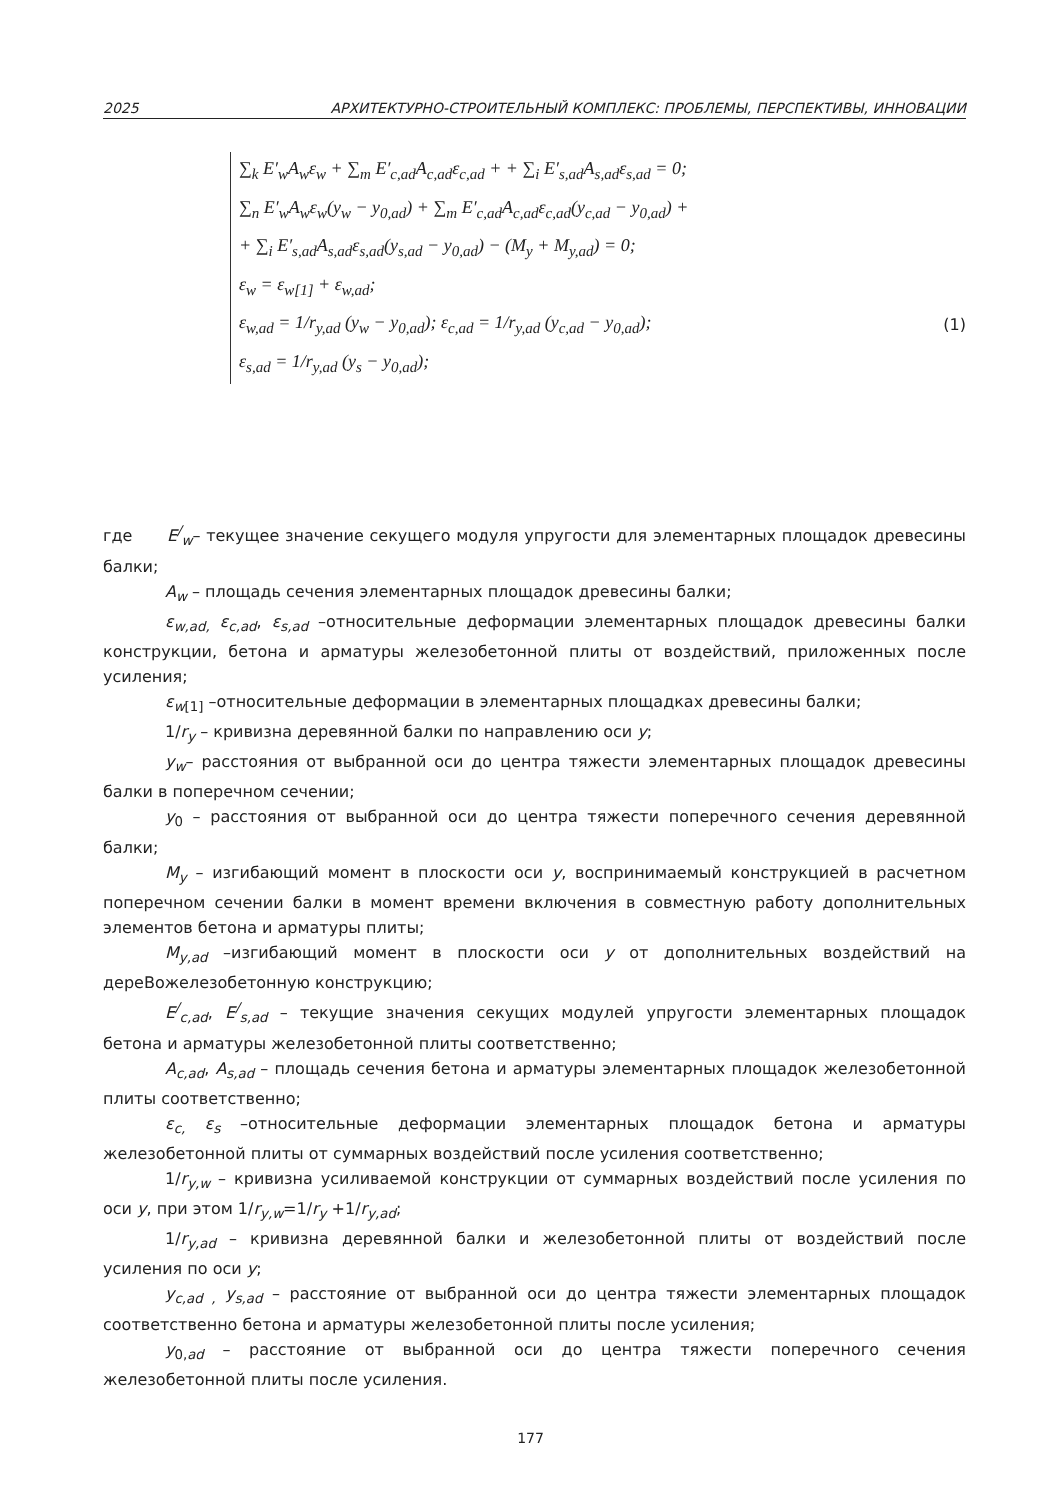2025 АРХИТЕКТУРНО-СТРОИТЕЛЬНЫЙ КОМПЛЕКС: ПРОБЛЕМЫ, ПЕРСПЕКТИВЫ, ИННОВАЦИИ
∑<sub>k</sub> E′<sub>w</sub>A<sub>w</sub>ε<sub>w</sub> + ∑<sub>m</sub> E′<sub>c,ad</sub>A<sub>c,ad</sub>ε<sub>c,ad</sub> + + ∑<sub>i</sub> E′<sub>s,ad</sub>A<sub>s,ad</sub>ε<sub>s,ad</sub> = 0;
∑<sub>n</sub> E′<sub>w</sub>A<sub>w</sub>ε<sub>w</sub>(y<sub>w</sub> − y<sub>0,ad</sub>) + ∑<sub>m</sub> E′<sub>c,ad</sub>A<sub>c,ad</sub>ε<sub>c,ad</sub>(y<sub>c,ad</sub> − y<sub>0,ad</sub>) +
+ ∑<sub>i</sub> E′<sub>s,ad</sub>A<sub>s,ad</sub>ε<sub>s,ad</sub>(y<sub>s,ad</sub> − y<sub>0,ad</sub>) − (M<sub>y</sub> + M<sub>y,ad</sub>) = 0;
ε<sub>w</sub> = ε<sub>w[1]</sub> + ε<sub>w,ad</sub>;
ε<sub>w,ad</sub> = 1/r<sub>y,ad</sub> (y<sub>w</sub> − y<sub>0,ad</sub>); ε<sub>c,ad</sub> = 1/r<sub>y,ad</sub> (y<sub>c,ad</sub> − y<sub>0,ad</sub>);
ε<sub>s,ad</sub> = 1/r<sub>y,ad</sub> (y<sub>s</sub> − y<sub>0,ad</sub>);
(1)
где E<sup>/</sup><sub>w</sub>– текущее значение секущего модуля упругости для элементарных площадок древесины балки;
A<sub>w</sub> – площадь сечения элементарных площадок древесины балки;
ε<sub>w,ad,</sub> ε<sub>c,ad</sub>, ε<sub>s,ad</sub> –относительные деформации элементарных площадок древесины балки конструкции, бетона и арматуры железобетонной плиты от воздействий, приложенных после усиления;
ε<sub>w</sub><sub>[1]</sub> –относительные деформации в элементарных площадках древесины балки;
1/r<sub>y</sub> – кривизна деревянной балки по направлению оси y;
y<sub>w</sub>– расстояния от выбранной оси до центра тяжести элементарных площадок древесины балки в поперечном сечении;
y<sub>0</sub> – расстояния от выбранной оси до центра тяжести поперечного сечения деревянной балки;
M<sub>y</sub> – изгибающий момент в плоскости оси y, воспринимаемый конструкцией в расчетном поперечном сечении балки в момент времени включения в совместную работу дополнительных элементов бетона и арматуры плиты;
M<sub>y,ad</sub> –изгибающий момент в плоскости оси y от дополнительных воздействий на дереВожелезобетонную конструкцию;
E<sup>/</sup><sub>c,ad</sub>, E<sup>/</sup><sub>s,ad</sub> – текущие значения секущих модулей упругости элементарных площадок бетона и арматуры железобетонной плиты соответственно;
A<sub>c,ad</sub>, A<sub>s,ad</sub> – площадь сечения бетона и арматуры элементарных площадок железобетонной плиты соответственно;
ε<sub>c,</sub> ε<sub>s</sub> –относительные деформации элементарных площадок бетона и арматуры железобетонной плиты от суммарных воздействий после усиления соответственно;
1/r<sub>y,w</sub> – кривизна усиливаемой конструкции от суммарных воздействий после усиления по оси y, при этом 1/r<sub>y,w</sub>=1/r<sub>y</sub> +1/r<sub>y,ad</sub>;
1/r<sub>y,ad</sub> – кривизна деревянной балки и железобетонной плиты от воздействий после усиления по оси y;
y<sub>c,ad ,</sub> y<sub>s,ad</sub> – расстояние от выбранной оси до центра тяжести элементарных площадок соответственно бетона и арматуры железобетонной плиты после усиления;
y<sub>0,ad</sub> – расстояние от выбранной оси до центра тяжести поперечного сечения железобетонной плиты после усиления.
177